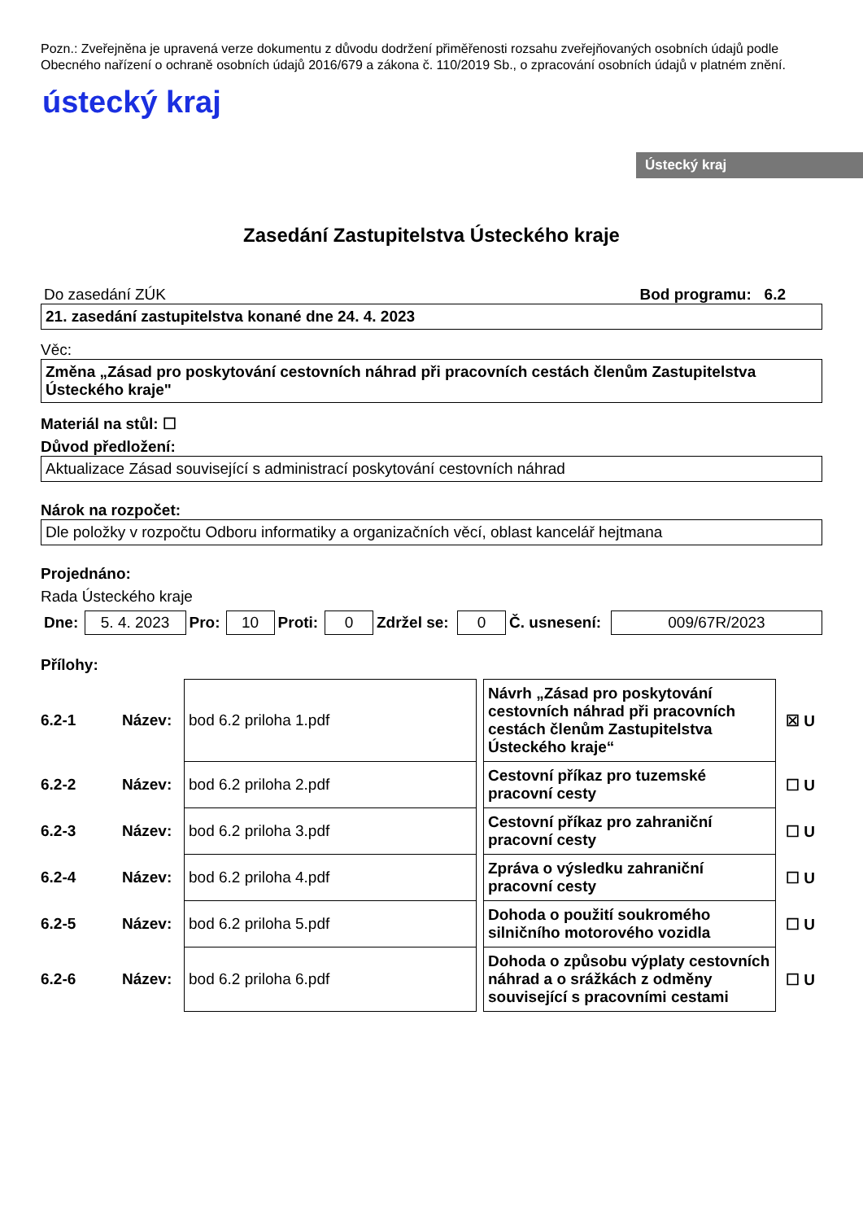Pozn.: Zveřejněna je upravená verze dokumentu z důvodu dodržení přiměřenosti rozsahu zveřejňovaných osobních údajů podle Obecného nařízení o ochraně osobních údajů 2016/679 a zákona č. 110/2019 Sb., o zpracování osobních údajů v platném znění.
ústecký kraj
Ústecký kraj
Zasedání Zastupitelstva Ústeckého kraje
Do zasedání ZÚK Bod programu: 6.2
21. zasedání zastupitelstva konané dne 24. 4. 2023
Věc:
Změna „Zásad pro poskytování cestovních náhrad při pracovních cestách členům Zastupitelstva Ústeckého kraje"
Materiál na stůl: ☐
Důvod předložení:
Aktualizace Zásad související s administrací poskytování cestovních náhrad
Nárok na rozpočet:
Dle položky v rozpočtu Odboru informatiky a organizačních věcí, oblast kancelář hejtmana
Projednáno:
Rada Ústeckého kraje
| Dne: | 5. 4. 2023 | Pro: | 10 | Proti: | 0 | Zdržel se: | 0 | Č. usnesení: | 009/67R/2023 |
Přílohy:
| 6.2-1 | Název: | bod 6.2 priloha 1.pdf | | Návrh „Zásad pro poskytování cestovních náhrad při pracovních cestách členům Zastupitelstva Ústeckého kraje“ | ☒ U |
| 6.2-2 | Název: | bod 6.2 priloha 2.pdf | | Cestovní příkaz pro tuzemské pracovní cesty | ☐ U |
| 6.2-3 | Název: | bod 6.2 priloha 3.pdf | | Cestovní příkaz pro zahraniční pracovní cesty | ☐ U |
| 6.2-4 | Název: | bod 6.2 priloha 4.pdf | | Zpráva o výsledku zahraniční pracovní cesty | ☐ U |
| 6.2-5 | Název: | bod 6.2 priloha 5.pdf | | Dohoda o použití soukromého silničního motorového vozidla | ☐ U |
| 6.2-6 | Název: | bod 6.2 priloha 6.pdf | | Dohoda o způsobu výplaty cestovních náhrad a o srážkách z odměny související s pracovními cestami | ☐ U |